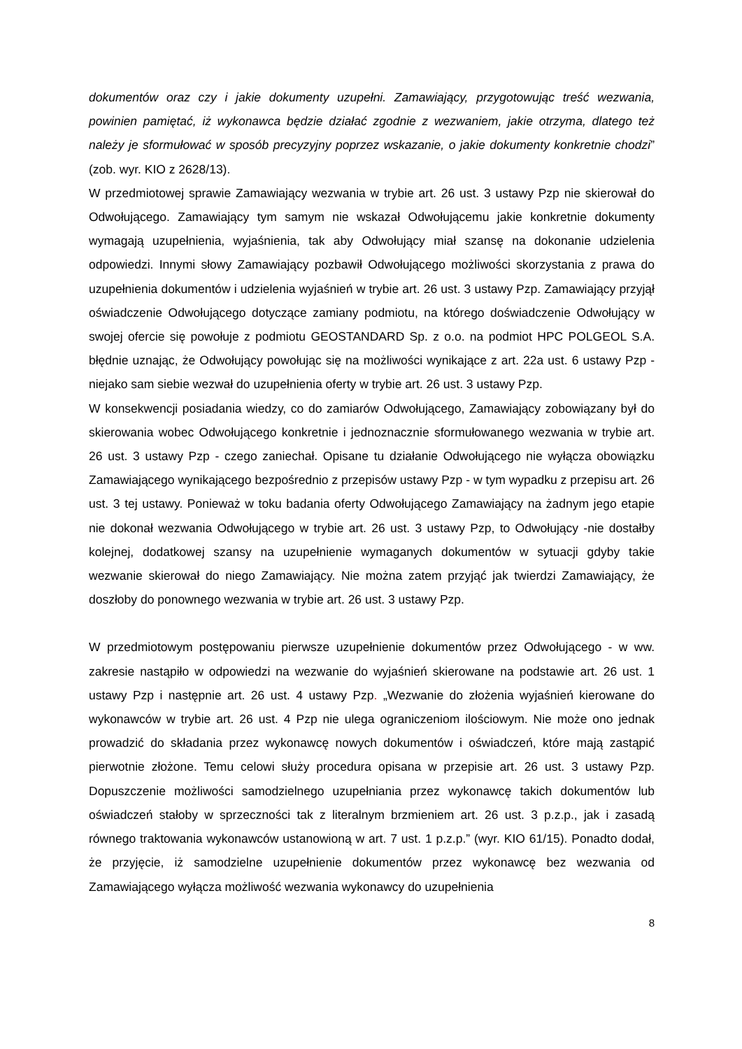dokumentów oraz czy i jakie dokumenty uzupełni. Zamawiający, przygotowując treść wezwania, powinien pamiętać, iż wykonawca będzie działać zgodnie z wezwaniem, jakie otrzyma, dlatego też należy je sformułować w sposób precyzyjny poprzez wskazanie, o jakie dokumenty konkretnie chodzi” (zob. wyr. KIO z 2628/13).
W przedmiotowej sprawie Zamawiający wezwania w trybie art. 26 ust. 3 ustawy Pzp nie skierował do Odwołującego. Zamawiający tym samym nie wskazał Odwołującemu jakie konkretnie dokumenty wymagają uzupełnienia, wyjaśnienia, tak aby Odwołujący miał szansę na dokonanie udzielenia odpowiedzi. Innymi słowy Zamawiający pozbawił Odwołującego możliwości skorzystania z prawa do uzupełnienia dokumentów i udzielenia wyjaśnień w trybie art. 26 ust. 3 ustawy Pzp. Zamawiający przyjął oświadczenie Odwołującego dotyczące zamiany podmiotu, na którego doświadczenie Odwołujący w swojej ofercie się powołuje z podmiotu GEOSTANDARD Sp. z o.o. na podmiot HPC POLGEOL S.A. błędnie uznając, że Odwołujący powołując się na możliwości wynikające z art. 22a ust. 6 ustawy Pzp - niejako sam siebie wezwał do uzupełnienia oferty w trybie art. 26 ust. 3 ustawy Pzp.
W konsekwencji posiadania wiedzy, co do zamiarów Odwołującego, Zamawiający zobowiązany był do skierowania wobec Odwołującego konkretnie i jednoznacznie sformułowanego wezwania w trybie art. 26 ust. 3 ustawy Pzp - czego zaniechał. Opisane tu działanie Odwołującego nie wyłącza obowiązku Zamawiającego wynikającego bezpośrednio z przepisów ustawy Pzp - w tym wypadku z przepisu art. 26 ust. 3 tej ustawy. Ponieważ w toku badania oferty Odwołującego Zamawiający na żadnym jego etapie nie dokonał wezwania Odwołującego w trybie art. 26 ust. 3 ustawy Pzp, to Odwołujący -nie dostałby kolejnej, dodatkowej szansy na uzupełnienie wymaganych dokumentów w sytuacji gdyby takie wezwanie skierował do niego Zamawiający. Nie można zatem przyjąć jak twierdzi Zamawiający, że doszłoby do ponownego wezwania w trybie art. 26 ust. 3 ustawy Pzp.
W przedmiotowym postępowaniu pierwsze uzupełnienie dokumentów przez Odwołującego - w ww. zakresie nastąpiło w odpowiedzi na wezwanie do wyjaśnień skierowane na podstawie art. 26 ust. 1 ustawy Pzp i następnie art. 26 ust. 4 ustawy Pzp. „Wezwanie do złożenia wyjaśnień kierowane do wykonawców w trybie art. 26 ust. 4 Pzp nie ulega ograniczeniom ilościowym. Nie może ono jednak prowadzić do składania przez wykonawcę nowych dokumentów i oświadczeń, które mają zastąpić pierwotnie złożone. Temu celowi służy procedura opisana w przepisie art. 26 ust. 3 ustawy Pzp. Dopuszczenie możliwości samodzielnego uzupełniania przez wykonawcę takich dokumentów lub oświadczeń stałoby w sprzeczności tak z literalnym brzmieniem art. 26 ust. 3 p.z.p., jak i zasadą równego traktowania wykonawców ustanowioną w art. 7 ust. 1 p.z.p.” (wyr. KIO 61/15). Ponadto dodał, że przyjęcie, iż samodzielne uzupełnienie dokumentów przez wykonawcę bez wezwania od Zamawiającego wyłącza możliwość wezwania wykonawcy do uzupełnienia
8